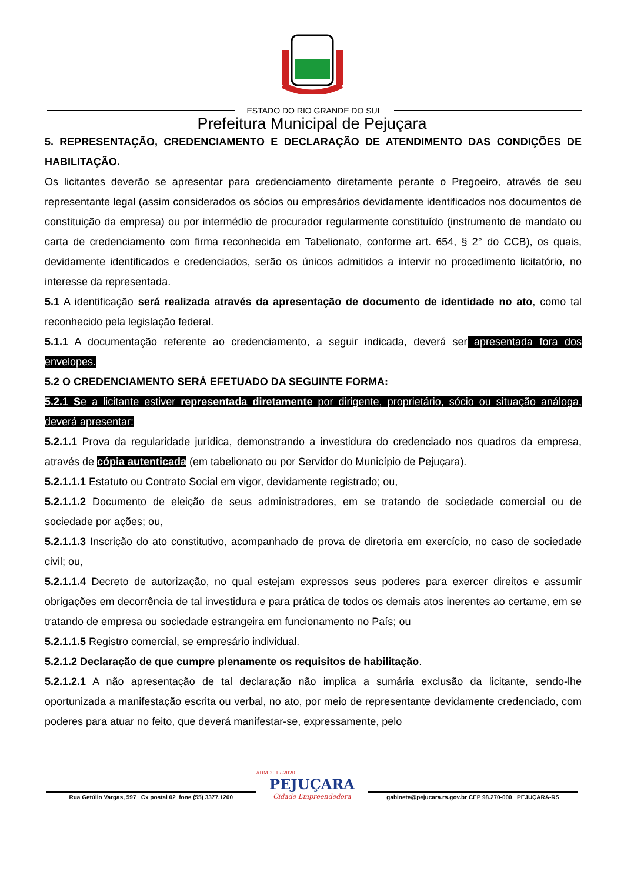ESTADO DO RIO GRANDE DO SUL
Prefeitura Municipal de Pejuçara
5. REPRESENTAÇÃO, CREDENCIAMENTO E DECLARAÇÃO DE ATENDIMENTO DAS CONDIÇÕES DE HABILITAÇÃO.
Os licitantes deverão se apresentar para credenciamento diretamente perante o Pregoeiro, através de seu representante legal (assim considerados os sócios ou empresários devidamente identificados nos documentos de constituição da empresa) ou por intermédio de procurador regularmente constituído (instrumento de mandato ou carta de credenciamento com firma reconhecida em Tabelionato, conforme art. 654, § 2° do CCB), os quais, devidamente identificados e credenciados, serão os únicos admitidos a intervir no procedimento licitatório, no interesse da representada.
5.1 A identificação será realizada através da apresentação de documento de identidade no ato, como tal reconhecido pela legislação federal.
5.1.1 A documentação referente ao credenciamento, a seguir indicada, deverá ser apresentada fora dos envelopes.
5.2 O CREDENCIAMENTO SERÁ EFETUADO DA SEGUINTE FORMA:
5.2.1 Se a licitante estiver representada diretamente por dirigente, proprietário, sócio ou situação análoga, deverá apresentar:
5.2.1.1 Prova da regularidade jurídica, demonstrando a investidura do credenciado nos quadros da empresa, através de cópia autenticada (em tabelionato ou por Servidor do Município de Pejuçara).
5.2.1.1.1 Estatuto ou Contrato Social em vigor, devidamente registrado; ou,
5.2.1.1.2 Documento de eleição de seus administradores, em se tratando de sociedade comercial ou de sociedade por ações; ou,
5.2.1.1.3 Inscrição do ato constitutivo, acompanhado de prova de diretoria em exercício, no caso de sociedade civil; ou,
5.2.1.1.4 Decreto de autorização, no qual estejam expressos seus poderes para exercer direitos e assumir obrigações em decorrência de tal investidura e para prática de todos os demais atos inerentes ao certame, em se tratando de empresa ou sociedade estrangeira em funcionamento no País; ou
5.2.1.1.5 Registro comercial, se empresário individual.
5.2.1.2 Declaração de que cumpre plenamente os requisitos de habilitação.
5.2.1.2.1 A não apresentação de tal declaração não implica a sumária exclusão da licitante, sendo-lhe oportunizada a manifestação escrita ou verbal, no ato, por meio de representante devidamente credenciado, com poderes para atuar no feito, que deverá manifestar-se, expressamente, pelo
Rua Getúlio Vargas, 597 Cx postal 02 fone (55) 3377.1200
ADM 2017-2020
PEJUÇARA
Cidade Empreendedora
gabinete@pejucara.rs.gov.br CEP 98.270-000 PEJUÇARA-RS